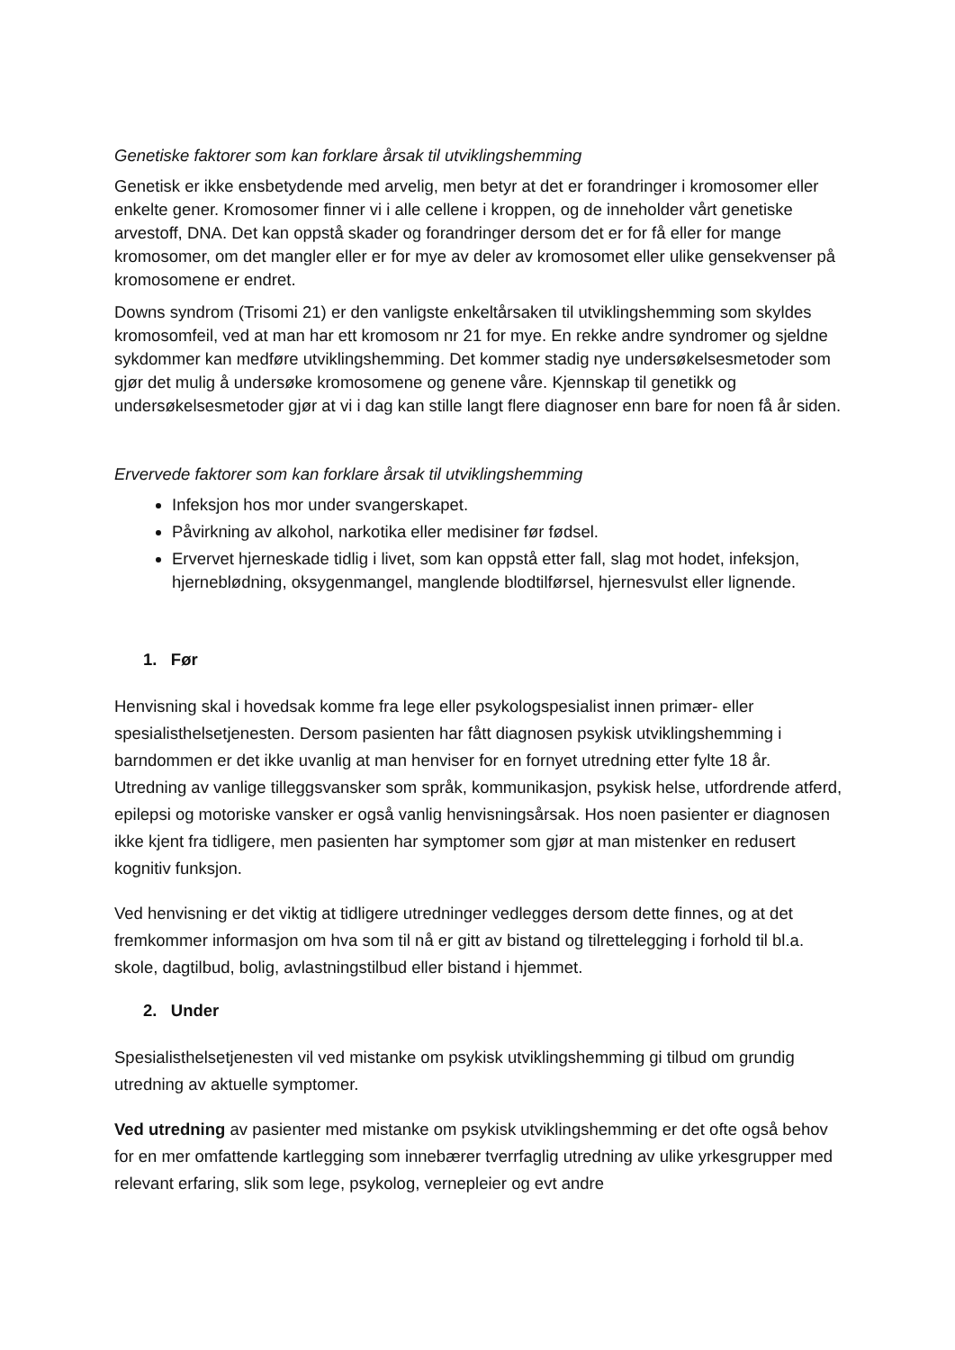Genetiske faktorer som kan forklare årsak til utviklingshemming
Genetisk er ikke ensbetydende med arvelig, men betyr at det er forandringer i kromosomer eller enkelte gener. Kromosomer finner vi i alle cellene i kroppen, og de inneholder vårt genetiske arvestoff, DNA. Det kan oppstå skader og forandringer dersom det er for få eller for mange kromosomer, om det mangler eller er for mye av deler av kromosomet eller ulike gensekvenser på kromosomene er endret.
Downs syndrom (Trisomi 21) er den vanligste enkeltårsaken til utviklingshemming som skyldes kromosomfeil, ved at man har ett kromosom nr 21 for mye. En rekke andre syndromer og sjeldne sykdommer kan medføre utviklingshemming. Det kommer stadig nye undersøkelsesmetoder som gjør det mulig å undersøke kromosomene og genene våre. Kjennskap til genetikk og undersøkelsesmetoder gjør at vi i dag kan stille langt flere diagnoser enn bare for noen få år siden.
Ervervede faktorer som kan forklare årsak til utviklingshemming
Infeksjon hos mor under svangerskapet.
Påvirkning av alkohol, narkotika eller medisiner før fødsel.
Ervervet hjerneskade tidlig i livet, som kan oppstå etter fall, slag mot hodet, infeksjon, hjerneblødning, oksygenmangel, manglende blodtilførsel, hjernesvulst eller lignende.
1. Før
Henvisning skal i hovedsak komme fra lege eller psykologspesialist innen primær- eller spesialisthelsetjenesten. Dersom pasienten har fått diagnosen psykisk utviklingshemming i barndommen er det ikke uvanlig at man henviser for en fornyet utredning etter fylte 18 år. Utredning av vanlige tilleggsvansker som språk, kommunikasjon, psykisk helse, utfordrende atferd, epilepsi og motoriske vansker er også vanlig henvisningsårsak. Hos noen pasienter er diagnosen ikke kjent fra tidligere, men pasienten har symptomer som gjør at man mistenker en redusert kognitiv funksjon.
Ved henvisning er det viktig at tidligere utredninger vedlegges dersom dette finnes, og at det fremkommer informasjon om hva som til nå er gitt av bistand og tilrettelegging i forhold til bl.a. skole, dagtilbud, bolig, avlastningstilbud eller bistand i hjemmet.
2. Under
Spesialisthelsetjenesten vil ved mistanke om psykisk utviklingshemming gi tilbud om grundig utredning av aktuelle symptomer.
Ved utredning av pasienter med mistanke om psykisk utviklingshemming er det ofte også behov for en mer omfattende kartlegging som innebærer tverrfaglig utredning av ulike yrkesgrupper med relevant erfaring, slik som lege, psykolog, vernepleier og evt andre